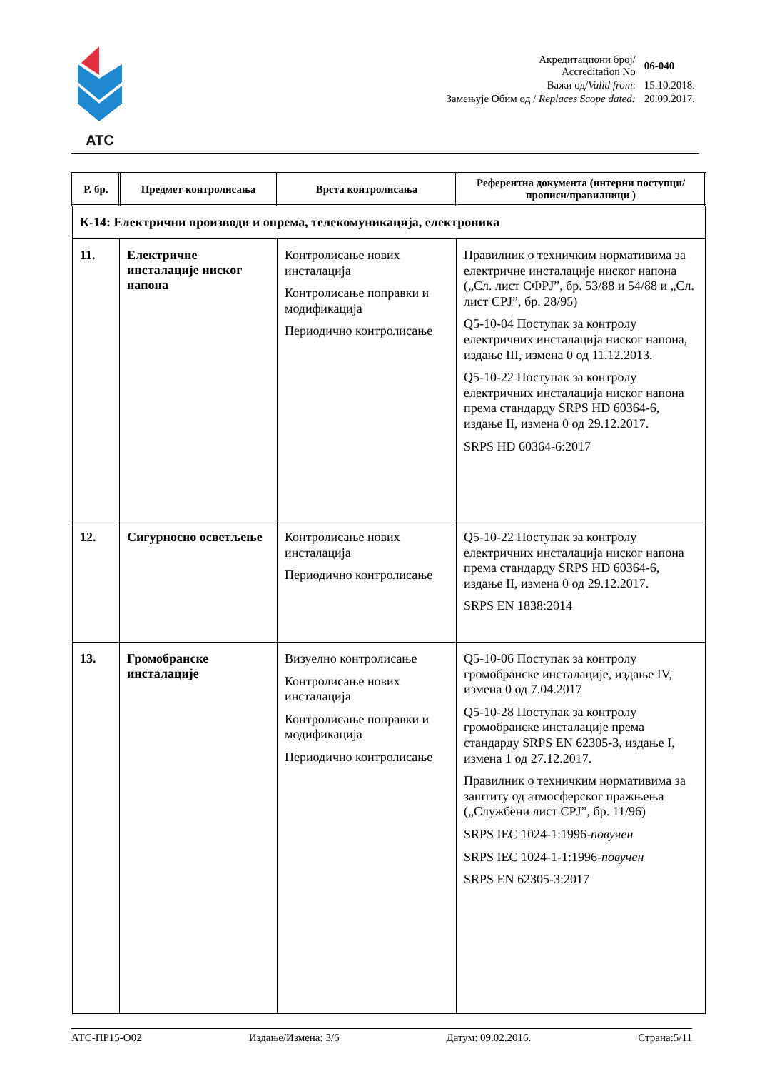ATC
| Акредитациони број/ Accreditation No | 06-040 |
| Важи од/ Valid from : | 15.10.2018. |
| Замењује Обим од / Replaces Scope dated: | 20.09.2017. |
| Р. бр. | Предмет контролисања | Врста контролисања | Референтна документа (интерни поступци/прописи/правилници ) |
| --- | --- | --- | --- |
| К-14: Електрични производи и опрема, телекомуникација, електроника | | | |
| 11. | Електричне инсталације ниског напона | Контролисање нових инсталација Контролисање поправки и модификација Периодично контролисање | Правилник о техничким нормативима за електричне инсталације ниског напона („Сл. лист СФРЈ”, бр. 53/88 и 54/88 и „Сл. лист СРЈ”, бр. 28/95) Q5-10-04 Поступак за контролу електричних инсталација ниског напона, издање III, измена 0 од 11.12.2013. Q5-10-22 Поступак за контролу електричних инсталација ниског напона према стандарду SRPS HD 60364-6, издање II, измена 0 од 29.12.2017. SRPS HD 60364-6:2017 |
| 12. | Сигурносно осветљење | Контролисање нових инсталација Периодично контролисање | Q5-10-22 Поступак за контролу електричних инсталација ниског напона према стандарду SRPS HD 60364-6, издање II, измена 0 од 29.12.2017. SRPS EN 1838:2014 |
| 13. | Громобранске инсталације | Визуелно контролисање Контролисање нових инсталација Контролисање поправки и модификација Периодично контролисање | Q5-10-06 Поступак за контролу громобранске инсталације, издање IV, измена 0 од 7.04.2017 Q5-10-28 Поступак за контролу громобранске инсталације према стандарду SRPS EN 62305-3, издање I, измена 1 од 27.12.2017. Правилник о техничким нормативима за заштиту од атмосферског пражњења („Службени лист СРЈ”, бр. 11/96) SRPS IEC 1024-1:1996- повучен SRPS IEC 1024-1-1:1996- повучен SRPS EN 62305-3:2017 |
АТС-ПР15-О02 Издање/Измена: 3/6 Датум: 09.02.2016. Страна:5/11